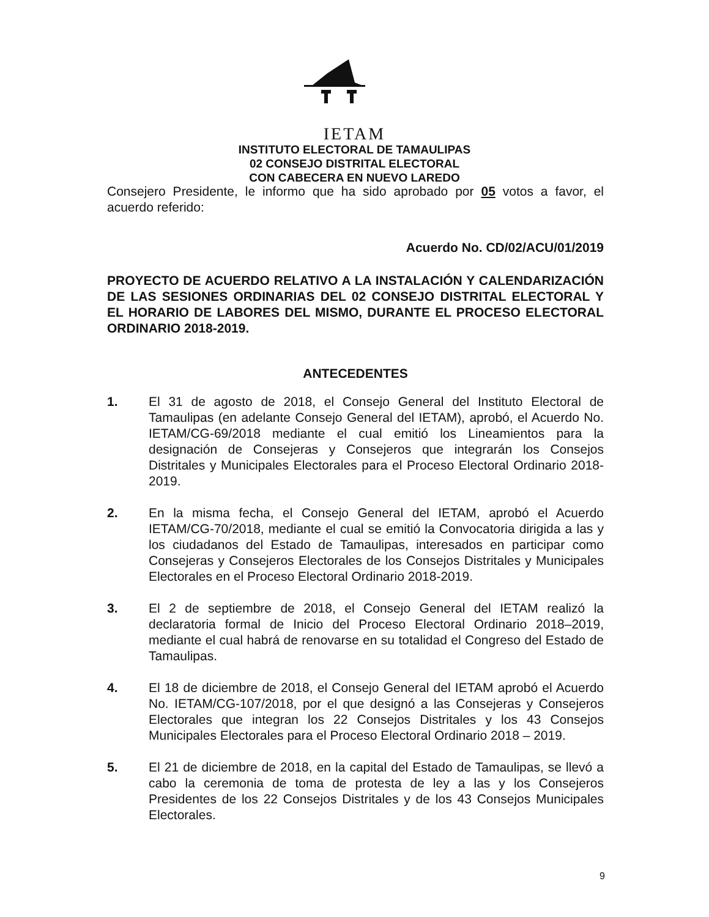IETAM
INSTITUTO ELECTORAL DE TAMAULIPAS
02 CONSEJO DISTRITAL ELECTORAL
CON CABECERA EN NUEVO LAREDO
Consejero Presidente, le informo que ha sido aprobado por 05 votos a favor, el acuerdo referido:
Acuerdo No. CD/02/ACU/01/2019
PROYECTO DE ACUERDO RELATIVO A LA INSTALACIÓN Y CALENDARIZACIÓN DE LAS SESIONES ORDINARIAS DEL 02 CONSEJO DISTRITAL ELECTORAL Y EL HORARIO DE LABORES DEL MISMO, DURANTE EL PROCESO ELECTORAL ORDINARIO 2018-2019.
ANTECEDENTES
1. El 31 de agosto de 2018, el Consejo General del Instituto Electoral de Tamaulipas (en adelante Consejo General del IETAM), aprobó, el Acuerdo No. IETAM/CG-69/2018 mediante el cual emitió los Lineamientos para la designación de Consejeras y Consejeros que integrarán los Consejos Distritales y Municipales Electorales para el Proceso Electoral Ordinario 2018-2019.
2. En la misma fecha, el Consejo General del IETAM, aprobó el Acuerdo IETAM/CG-70/2018, mediante el cual se emitió la Convocatoria dirigida a las y los ciudadanos del Estado de Tamaulipas, interesados en participar como Consejeras y Consejeros Electorales de los Consejos Distritales y Municipales Electorales en el Proceso Electoral Ordinario 2018-2019.
3. El 2 de septiembre de 2018, el Consejo General del IETAM realizó la declaratoria formal de Inicio del Proceso Electoral Ordinario 2018–2019, mediante el cual habrá de renovarse en su totalidad el Congreso del Estado de Tamaulipas.
4. El 18 de diciembre de 2018, el Consejo General del IETAM aprobó el Acuerdo No. IETAM/CG-107/2018, por el que designó a las Consejeras y Consejeros Electorales que integran los 22 Consejos Distritales y los 43 Consejos Municipales Electorales para el Proceso Electoral Ordinario 2018 – 2019.
5. El 21 de diciembre de 2018, en la capital del Estado de Tamaulipas, se llevó a cabo la ceremonia de toma de protesta de ley a las y los Consejeros Presidentes de los 22 Consejos Distritales y de los 43 Consejos Municipales Electorales.
9